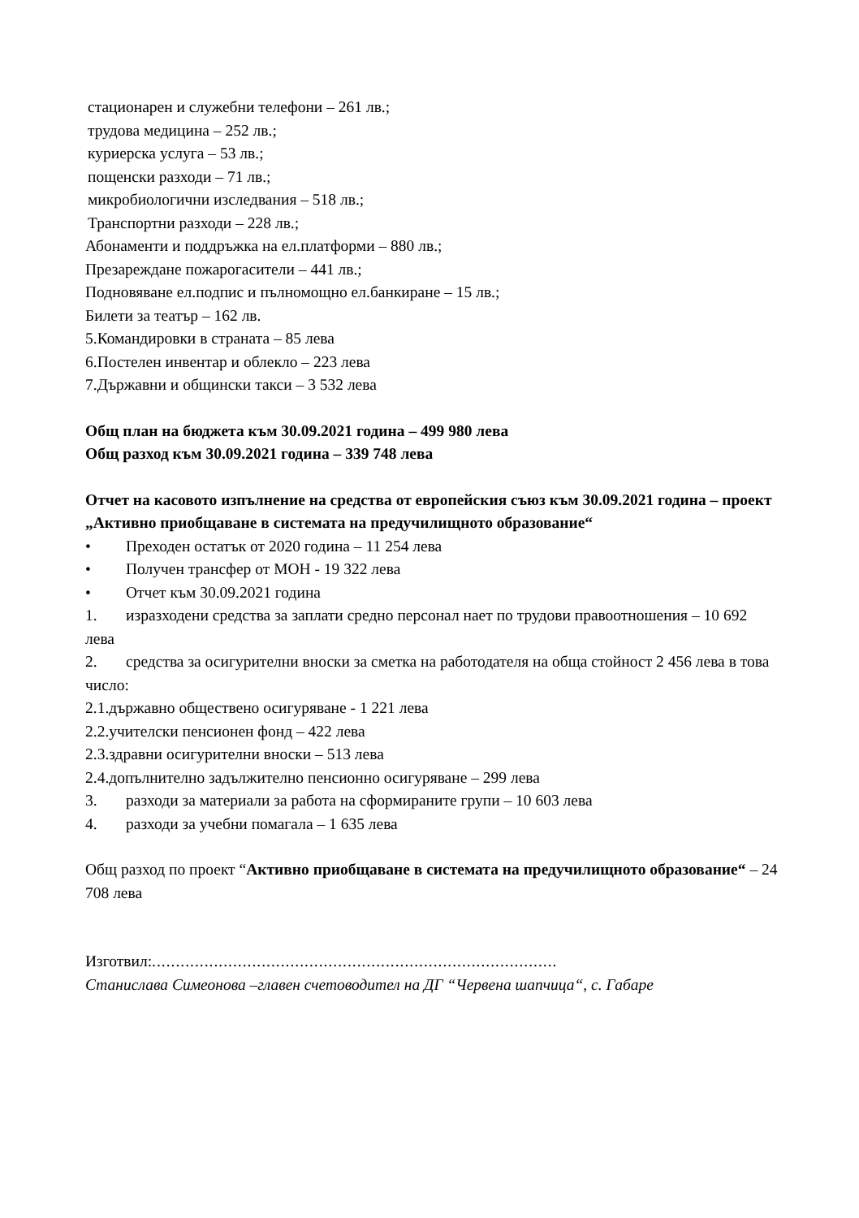стационарен и служебни телефони – 261 лв.;
трудова медицина – 252 лв.;
куриерска услуга – 53 лв.;
пощенски разходи – 71 лв.;
микробиологични изследвания – 518 лв.;
Транспортни разходи – 228 лв.;
Абонаменти и поддръжка на ел.платформи – 880 лв.;
Презареждане пожарогасители – 441 лв.;
Подновяване ел.подпис и пълномощно ел.банкиране – 15 лв.;
Билети за театър – 162 лв.
5.Командировки в страната – 85 лева
6.Постелен инвентар и облекло – 223 лева
7.Държавни и общински такси – 3 532 лева
Общ план на бюджета към 30.09.2021 година – 499 980 лева
Общ разход към 30.09.2021 година – 339 748 лева
Отчет на касовото изпълнение на средства от европейския съюз към 30.09.2021 година – проект „Активно приобщаване в системата на предучилищното образование“
• Преходен остатък от 2020 година – 11 254 лева
• Получен трансфер от МОН - 19 322 лева
• Отчет към 30.09.2021 година
1. изразходени средства за заплати средно персонал нает по трудови правоотношения – 10 692 лева
2. средства за осигурителни вноски за сметка на работодателя на обща стойност 2 456 лева в това число:
2.1.държавно обществено осигуряване - 1 221 лева
2.2.учителски пенсионен фонд – 422 лева
2.3.здравни осигурителни вноски – 513 лева
2.4.допълнително задължително пенсионно осигуряване – 299 лева
3. разходи за материали за работа на сформираните групи – 10 603 лева
4. разходи за учебни помагала – 1 635 лева
Общ разход по проект “Активно приобщаване в системата на предучилищното образование“ – 24 708 лева
Изготвил:.....................................................................................
Станислава Симеонова –главен счетоводител на ДГ “Червена шапчица“, с. Габаре